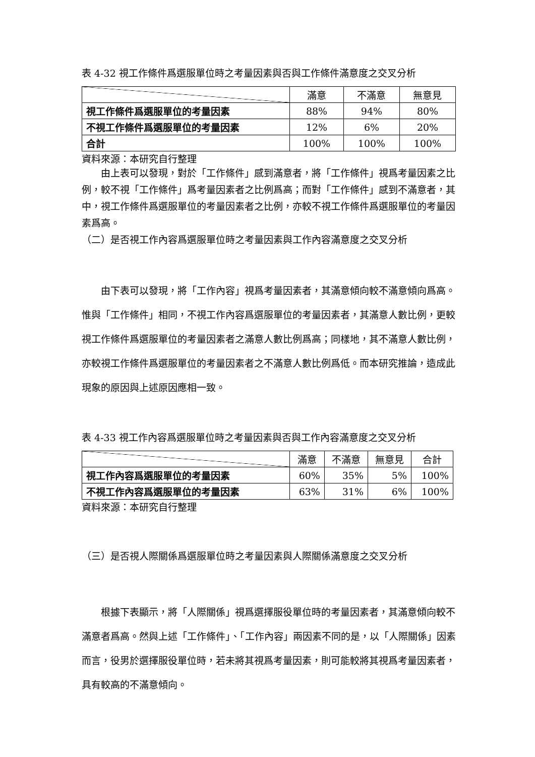表 4-32 視工作條件爲選服單位時之考量因素與否與工作條件滿意度之交叉分析
| | 滿意 | 不滿意 | 無意見 |
| 視工作條件爲選服單位的考量因素 | 88% | 94% | 80% |
| 不視工作條件爲選服單位的考量因素 | 12% | 6% | 20% |
| 合計 | 100% | 100% | 100% |
資料來源：本研究自行整理
由上表可以發現，對於「工作條件」感到滿意者，將「工作條件」視爲考量因素之比例，較不視「工作條件」爲考量因素者之比例爲高；而對「工作條件」感到不滿意者，其中，視工作條件爲選服單位的考量因素者之比例，亦較不視工作條件爲選服單位的考量因素爲高。
（二）是否視工作內容爲選服單位時之考量因素與工作內容滿意度之交叉分析
由下表可以發現，將「工作內容」視爲考量因素者，其滿意傾向較不滿意傾向爲高。惟與「工作條件」相同，不視工作內容爲選服單位的考量因素者，其滿意人數比例，更較視工作條件爲選服單位的考量因素者之滿意人數比例爲高；同樣地，其不滿意人數比例，亦較視工作條件爲選服單位的考量因素者之不滿意人數比例爲低。而本研究推論，造成此現象的原因與上述原因應相一致。
表 4-33 視工作內容爲選服單位時之考量因素與否與工作內容滿意度之交叉分析
| | 滿意 | 不滿意 | 無意見 | 合計 |
| 視工作內容爲選服單位的考量因素 | 60% | 35% | 5% | 100% |
| 不視工作內容爲選服單位的考量因素 | 63% | 31% | 6% | 100% |
資料來源：本研究自行整理
（三）是否視人際關係爲選服單位時之考量因素與人際關係滿意度之交叉分析
根據下表顯示，將「人際關係」視爲選擇服役單位時的考量因素者，其滿意傾向較不滿意者爲高。然與上述「工作條件」、「工作內容」兩因素不同的是，以「人際關係」因素而言，役男於選擇服役單位時，若未將其視爲考量因素，則可能較將其視爲考量因素者，具有較高的不滿意傾向。